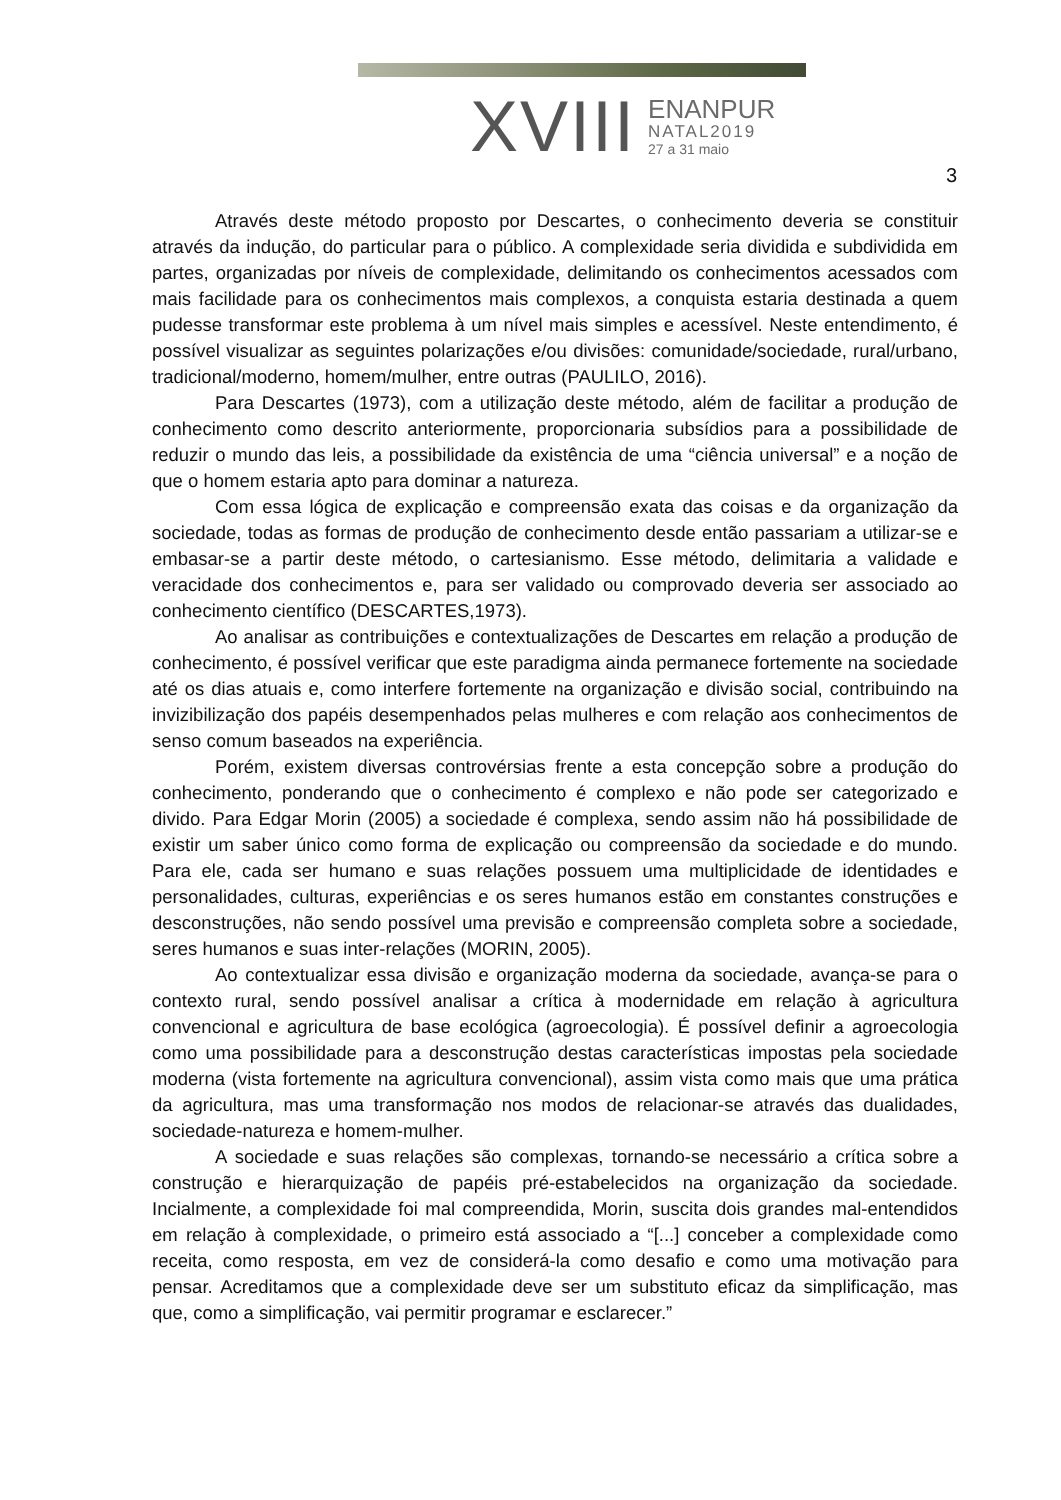XVIII
ENANPUR
NATAL2019
27 a 31 maio
3
Através deste método proposto por Descartes, o conhecimento deveria se constituir através da indução, do particular para o público. A complexidade seria dividida e subdividida em partes, organizadas por níveis de complexidade, delimitando os conhecimentos acessados com mais facilidade para os conhecimentos mais complexos, a conquista estaria destinada a quem pudesse transformar este problema à um nível mais simples e acessível. Neste entendimento, é possível visualizar as seguintes polarizações e/ou divisões: comunidade/sociedade, rural/urbano, tradicional/moderno, homem/mulher, entre outras (PAULILO, 2016).
Para Descartes (1973), com a utilização deste método, além de facilitar a produção de conhecimento como descrito anteriormente, proporcionaria subsídios para a possibilidade de reduzir o mundo das leis, a possibilidade da existência de uma “ciência universal” e a noção de que o homem estaria apto para dominar a natureza.
Com essa lógica de explicação e compreensão exata das coisas e da organização da sociedade, todas as formas de produção de conhecimento desde então passariam a utilizar-se e embasar-se a partir deste método, o cartesianismo. Esse método, delimitaria a validade e veracidade dos conhecimentos e, para ser validado ou comprovado deveria ser associado ao conhecimento científico (DESCARTES,1973).
Ao analisar as contribuições e contextualizações de Descartes em relação a produção de conhecimento, é possível verificar que este paradigma ainda permanece fortemente na sociedade até os dias atuais e, como interfere fortemente na organização e divisão social, contribuindo na invizibilização dos papéis desempenhados pelas mulheres e com relação aos conhecimentos de senso comum baseados na experiência.
Porém, existem diversas controvérsias frente a esta concepção sobre a produção do conhecimento, ponderando que o conhecimento é complexo e não pode ser categorizado e divido. Para Edgar Morin (2005) a sociedade é complexa, sendo assim não há possibilidade de existir um saber único como forma de explicação ou compreensão da sociedade e do mundo. Para ele, cada ser humano e suas relações possuem uma multiplicidade de identidades e personalidades, culturas, experiências e os seres humanos estão em constantes construções e desconstruções, não sendo possível uma previsão e compreensão completa sobre a sociedade, seres humanos e suas inter-relações (MORIN, 2005).
Ao contextualizar essa divisão e organização moderna da sociedade, avança-se para o contexto rural, sendo possível analisar a crítica à modernidade em relação à agricultura convencional e agricultura de base ecológica (agroecologia). É possível definir a agroecologia como uma possibilidade para a desconstrução destas características impostas pela sociedade moderna (vista fortemente na agricultura convencional), assim vista como mais que uma prática da agricultura, mas uma transformação nos modos de relacionar-se através das dualidades, sociedade-natureza e homem-mulher.
A sociedade e suas relações são complexas, tornando-se necessário a crítica sobre a construção e hierarquização de papéis pré-estabelecidos na organização da sociedade. Incialmente, a complexidade foi mal compreendida, Morin, suscita dois grandes mal-entendidos em relação à complexidade, o primeiro está associado a “[...] conceber a complexidade como receita, como resposta, em vez de considerá-la como desafio e como uma motivação para pensar. Acreditamos que a complexidade deve ser um substituto eficaz da simplificação, mas que, como a simplificação, vai permitir programar e esclarecer.”